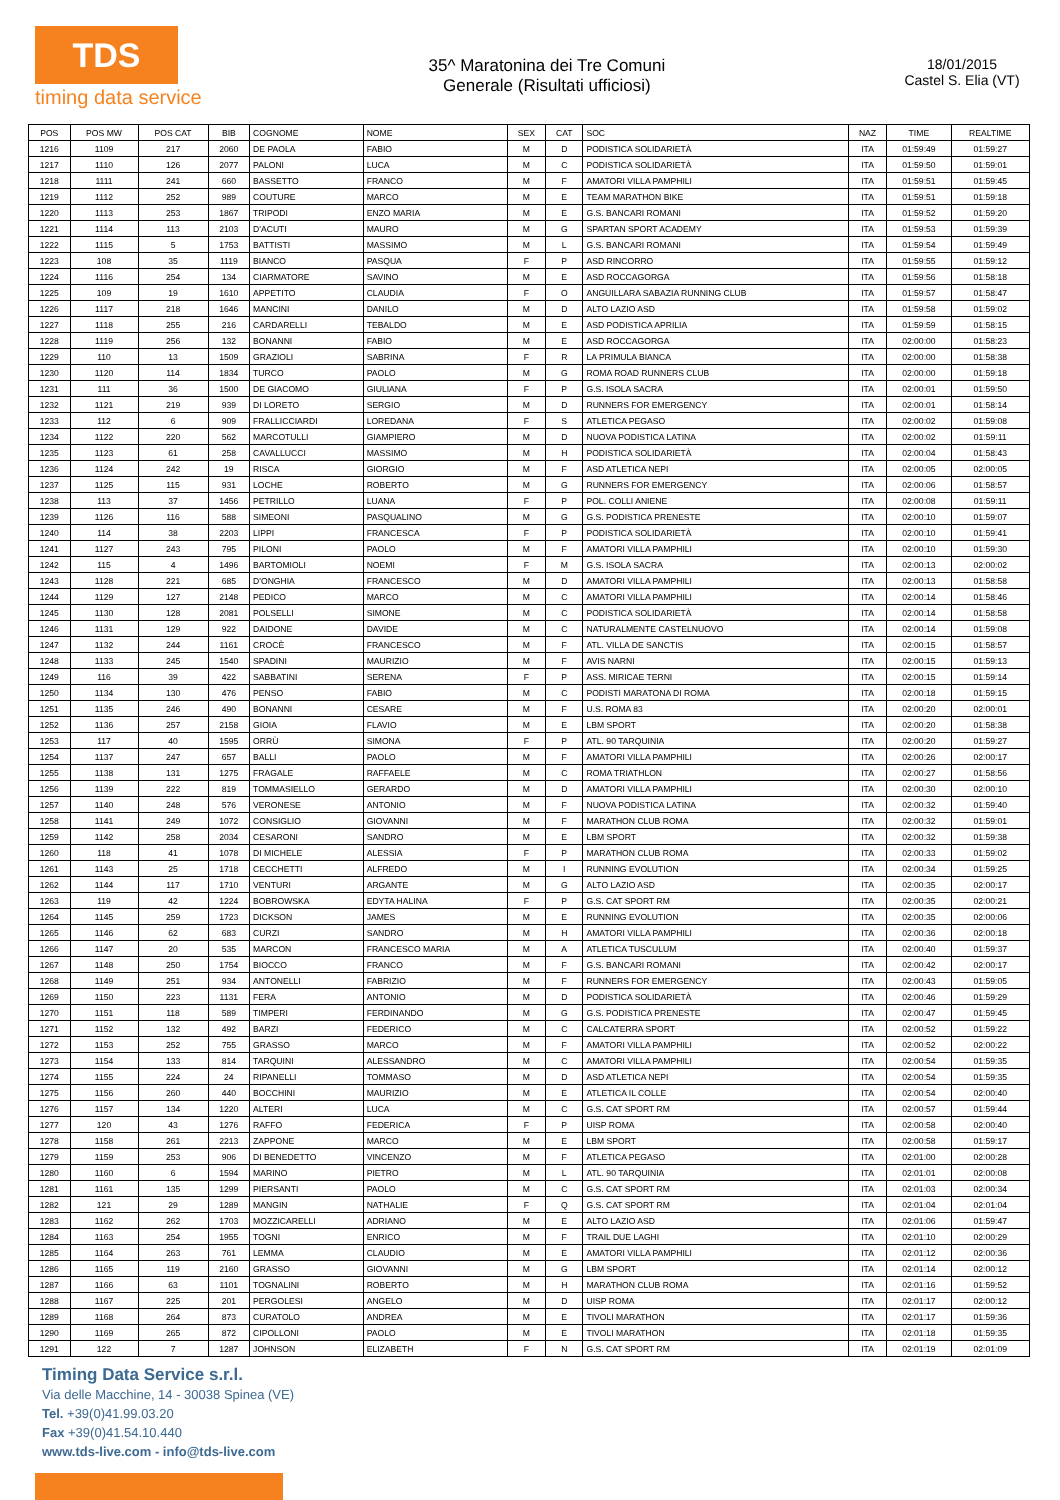TDS
timing data service
35^ Maratonina dei Tre Comuni
Generale (Risultati ufficiosi)
18/01/2015
Castel S. Elia (VT)
| POS | POS MW | POS CAT | BIB | COGNOME | NOME | SEX | CAT | SOC | NAZ | TIME | REALTIME |
| --- | --- | --- | --- | --- | --- | --- | --- | --- | --- | --- | --- |
| 1216 | 1109 | 217 | 2060 | DE PAOLA | FABIO | M | D | PODISTICA SOLIDARIETÀ | ITA | 01:59:49 | 01:59:27 |
| 1217 | 1110 | 126 | 2077 | PALONI | LUCA | M | C | PODISTICA SOLIDARIETÀ | ITA | 01:59:50 | 01:59:01 |
| 1218 | 1111 | 241 | 660 | BASSETTO | FRANCO | M | F | AMATORI VILLA PAMPHILI | ITA | 01:59:51 | 01:59:45 |
| 1219 | 1112 | 252 | 989 | COUTURE | MARCO | M | E | TEAM MARATHON BIKE | ITA | 01:59:51 | 01:59:18 |
| 1220 | 1113 | 253 | 1867 | TRIPODI | ENZO MARIA | M | E | G.S. BANCARI ROMANI | ITA | 01:59:52 | 01:59:20 |
| 1221 | 1114 | 113 | 2103 | D'ACUTI | MAURO | M | G | SPARTAN SPORT ACADEMY | ITA | 01:59:53 | 01:59:39 |
| 1222 | 1115 | 5 | 1753 | BATTISTI | MASSIMO | M | L | G.S. BANCARI ROMANI | ITA | 01:59:54 | 01:59:49 |
| 1223 | 108 | 35 | 1119 | BIANCO | PASQUA | F | P | ASD RINCORRO | ITA | 01:59:55 | 01:59:12 |
| 1224 | 1116 | 254 | 134 | CIARMATORE | SAVINO | M | E | ASD ROCCAGORGA | ITA | 01:59:56 | 01:58:18 |
| 1225 | 109 | 19 | 1610 | APPETITO | CLAUDIA | F | O | ANGUILLARA SABAZIA RUNNING CLUB | ITA | 01:59:57 | 01:58:47 |
| 1226 | 1117 | 218 | 1646 | MANCINI | DANILO | M | D | ALTO LAZIO ASD | ITA | 01:59:58 | 01:59:02 |
| 1227 | 1118 | 255 | 216 | CARDARELLI | TEBALDO | M | E | ASD PODISTICA APRILIA | ITA | 01:59:59 | 01:58:15 |
| 1228 | 1119 | 256 | 132 | BONANNI | FABIO | M | E | ASD ROCCAGORGA | ITA | 02:00:00 | 01:58:23 |
| 1229 | 110 | 13 | 1509 | GRAZIOLI | SABRINA | F | R | LA PRIMULA BIANCA | ITA | 02:00:00 | 01:58:38 |
| 1230 | 1120 | 114 | 1834 | TURCO | PAOLO | M | G | ROMA ROAD RUNNERS CLUB | ITA | 02:00:00 | 01:59:18 |
| 1231 | 111 | 36 | 1500 | DE GIACOMO | GIULIANA | F | P | G.S. ISOLA SACRA | ITA | 02:00:01 | 01:59:50 |
| 1232 | 1121 | 219 | 939 | DI LORETO | SERGIO | M | D | RUNNERS FOR EMERGENCY | ITA | 02:00:01 | 01:58:14 |
| 1233 | 112 | 6 | 909 | FRALLICCIARDI | LOREDANA | F | S | ATLETICA PEGASO | ITA | 02:00:02 | 01:59:08 |
| 1234 | 1122 | 220 | 562 | MARCOTULLI | GIAMPIERO | M | D | NUOVA PODISTICA LATINA | ITA | 02:00:02 | 01:59:11 |
| 1235 | 1123 | 61 | 258 | CAVALLUCCI | MASSIMO | M | H | PODISTICA SOLIDARIETÀ | ITA | 02:00:04 | 01:58:43 |
| 1236 | 1124 | 242 | 19 | RISCA | GIORGIO | M | F | ASD ATLETICA NEPI | ITA | 02:00:05 | 02:00:05 |
| 1237 | 1125 | 115 | 931 | LOCHE | ROBERTO | M | G | RUNNERS FOR EMERGENCY | ITA | 02:00:06 | 01:58:57 |
| 1238 | 113 | 37 | 1456 | PETRILLO | LUANA | F | P | POL. COLLI ANIENE | ITA | 02:00:08 | 01:59:11 |
| 1239 | 1126 | 116 | 588 | SIMEONI | PASQUALINO | M | G | G.S. PODISTICA PRENESTE | ITA | 02:00:10 | 01:59:07 |
| 1240 | 114 | 38 | 2203 | LIPPI | FRANCESCA | F | P | PODISTICA SOLIDARIETÀ | ITA | 02:00:10 | 01:59:41 |
| 1241 | 1127 | 243 | 795 | PILONI | PAOLO | M | F | AMATORI VILLA PAMPHILI | ITA | 02:00:10 | 01:59:30 |
| 1242 | 115 | 4 | 1496 | BARTOMIOLI | NOEMI | F | M | G.S. ISOLA SACRA | ITA | 02:00:13 | 02:00:02 |
| 1243 | 1128 | 221 | 685 | D'ONGHIA | FRANCESCO | M | D | AMATORI VILLA PAMPHILI | ITA | 02:00:13 | 01:58:58 |
| 1244 | 1129 | 127 | 2148 | PEDICO | MARCO | M | C | AMATORI VILLA PAMPHILI | ITA | 02:00:14 | 01:58:46 |
| 1245 | 1130 | 128 | 2081 | POLSELLI | SIMONE | M | C | PODISTICA SOLIDARIETÀ | ITA | 02:00:14 | 01:58:58 |
| 1246 | 1131 | 129 | 922 | DAIDONE | DAVIDE | M | C | NATURALMENTE CASTELNUOVO | ITA | 02:00:14 | 01:59:08 |
| 1247 | 1132 | 244 | 1161 | CROCÈ | FRANCESCO | M | F | ATL. VILLA DE SANCTIS | ITA | 02:00:15 | 01:58:57 |
| 1248 | 1133 | 245 | 1540 | SPADINI | MAURIZIO | M | F | AVIS NARNI | ITA | 02:00:15 | 01:59:13 |
| 1249 | 116 | 39 | 422 | SABBATINI | SERENA | F | P | ASS. MIRICAE TERNI | ITA | 02:00:15 | 01:59:14 |
| 1250 | 1134 | 130 | 476 | PENSO | FABIO | M | C | PODISTI MARATONA DI ROMA | ITA | 02:00:18 | 01:59:15 |
| 1251 | 1135 | 246 | 490 | BONANNI | CESARE | M | F | U.S. ROMA 83 | ITA | 02:00:20 | 02:00:01 |
| 1252 | 1136 | 257 | 2158 | GIOIA | FLAVIO | M | E | LBM SPORT | ITA | 02:00:20 | 01:58:38 |
| 1253 | 117 | 40 | 1595 | ORRÙ | SIMONA | F | P | ATL. 90 TARQUINIA | ITA | 02:00:20 | 01:59:27 |
| 1254 | 1137 | 247 | 657 | BALLI | PAOLO | M | F | AMATORI VILLA PAMPHILI | ITA | 02:00:26 | 02:00:17 |
| 1255 | 1138 | 131 | 1275 | FRAGALE | RAFFAELE | M | C | ROMA TRIATHLON | ITA | 02:00:27 | 01:58:56 |
| 1256 | 1139 | 222 | 819 | TOMMASIELLO | GERARDO | M | D | AMATORI VILLA PAMPHILI | ITA | 02:00:30 | 02:00:10 |
| 1257 | 1140 | 248 | 576 | VERONESE | ANTONIO | M | F | NUOVA PODISTICA LATINA | ITA | 02:00:32 | 01:59:40 |
| 1258 | 1141 | 249 | 1072 | CONSIGLIO | GIOVANNI | M | F | MARATHON CLUB ROMA | ITA | 02:00:32 | 01:59:01 |
| 1259 | 1142 | 258 | 2034 | CESARONI | SANDRO | M | E | LBM SPORT | ITA | 02:00:32 | 01:59:38 |
| 1260 | 118 | 41 | 1078 | DI MICHELE | ALESSIA | F | P | MARATHON CLUB ROMA | ITA | 02:00:33 | 01:59:02 |
| 1261 | 1143 | 25 | 1718 | CECCHETTI | ALFREDO | M | I | RUNNING EVOLUTION | ITA | 02:00:34 | 01:59:25 |
| 1262 | 1144 | 117 | 1710 | VENTURI | ARGANTE | M | G | ALTO LAZIO ASD | ITA | 02:00:35 | 02:00:17 |
| 1263 | 119 | 42 | 1224 | BOBROWSKA | EDYTA HALINA | F | P | G.S. CAT SPORT RM | ITA | 02:00:35 | 02:00:21 |
| 1264 | 1145 | 259 | 1723 | DICKSON | JAMES | M | E | RUNNING EVOLUTION | ITA | 02:00:35 | 02:00:06 |
| 1265 | 1146 | 62 | 683 | CURZI | SANDRO | M | H | AMATORI VILLA PAMPHILI | ITA | 02:00:36 | 02:00:18 |
| 1266 | 1147 | 20 | 535 | MARCON | FRANCESCO MARIA | M | A | ATLETICA TUSCULUM | ITA | 02:00:40 | 01:59:37 |
| 1267 | 1148 | 250 | 1754 | BIOCCO | FRANCO | M | F | G.S. BANCARI ROMANI | ITA | 02:00:42 | 02:00:17 |
| 1268 | 1149 | 251 | 934 | ANTONELLI | FABRIZIO | M | F | RUNNERS FOR EMERGENCY | ITA | 02:00:43 | 01:59:05 |
| 1269 | 1150 | 223 | 1131 | FERA | ANTONIO | M | D | PODISTICA SOLIDARIETÀ | ITA | 02:00:46 | 01:59:29 |
| 1270 | 1151 | 118 | 589 | TIMPERI | FERDINANDO | M | G | G.S. PODISTICA PRENESTE | ITA | 02:00:47 | 01:59:45 |
| 1271 | 1152 | 132 | 492 | BARZI | FEDERICO | M | C | CALCATERRA SPORT | ITA | 02:00:52 | 01:59:22 |
| 1272 | 1153 | 252 | 755 | GRASSO | MARCO | M | F | AMATORI VILLA PAMPHILI | ITA | 02:00:52 | 02:00:22 |
| 1273 | 1154 | 133 | 814 | TARQUINI | ALESSANDRO | M | C | AMATORI VILLA PAMPHILI | ITA | 02:00:54 | 01:59:35 |
| 1274 | 1155 | 224 | 24 | RIPANELLI | TOMMASO | M | D | ASD ATLETICA NEPI | ITA | 02:00:54 | 01:59:35 |
| 1275 | 1156 | 260 | 440 | BOCCHINI | MAURIZIO | M | E | ATLETICA IL COLLE | ITA | 02:00:54 | 02:00:40 |
| 1276 | 1157 | 134 | 1220 | ALTERI | LUCA | M | C | G.S. CAT SPORT RM | ITA | 02:00:57 | 01:59:44 |
| 1277 | 120 | 43 | 1276 | RAFFO | FEDERICA | F | P | UISP ROMA | ITA | 02:00:58 | 02:00:40 |
| 1278 | 1158 | 261 | 2213 | ZAPPONE | MARCO | M | E | LBM SPORT | ITA | 02:00:58 | 01:59:17 |
| 1279 | 1159 | 253 | 906 | DI BENEDETTO | VINCENZO | M | F | ATLETICA PEGASO | ITA | 02:01:00 | 02:00:28 |
| 1280 | 1160 | 6 | 1594 | MARINO | PIETRO | M | L | ATL. 90 TARQUINIA | ITA | 02:01:01 | 02:00:08 |
| 1281 | 1161 | 135 | 1299 | PIERSANTI | PAOLO | M | C | G.S. CAT SPORT RM | ITA | 02:01:03 | 02:00:34 |
| 1282 | 121 | 29 | 1289 | MANGIN | NATHALIE | F | Q | G.S. CAT SPORT RM | ITA | 02:01:04 | 02:01:04 |
| 1283 | 1162 | 262 | 1703 | MOZZICARELLI | ADRIANO | M | E | ALTO LAZIO ASD | ITA | 02:01:06 | 01:59:47 |
| 1284 | 1163 | 254 | 1955 | TOGNI | ENRICO | M | F | TRAIL DUE LAGHI | ITA | 02:01:10 | 02:00:29 |
| 1285 | 1164 | 263 | 761 | LEMMA | CLAUDIO | M | E | AMATORI VILLA PAMPHILI | ITA | 02:01:12 | 02:00:36 |
| 1286 | 1165 | 119 | 2160 | GRASSO | GIOVANNI | M | G | LBM SPORT | ITA | 02:01:14 | 02:00:12 |
| 1287 | 1166 | 63 | 1101 | TOGNALINI | ROBERTO | M | H | MARATHON CLUB ROMA | ITA | 02:01:16 | 01:59:52 |
| 1288 | 1167 | 225 | 201 | PERGOLESI | ANGELO | M | D | UISP ROMA | ITA | 02:01:17 | 02:00:12 |
| 1289 | 1168 | 264 | 873 | CURATOLO | ANDREA | M | E | TIVOLI MARATHON | ITA | 02:01:17 | 01:59:36 |
| 1290 | 1169 | 265 | 872 | CIPOLLONI | PAOLO | M | E | TIVOLI MARATHON | ITA | 02:01:18 | 01:59:35 |
| 1291 | 122 | 7 | 1287 | JOHNSON | ELIZABETH | F | N | G.S. CAT SPORT RM | ITA | 02:01:19 | 02:01:09 |
Timing Data Service s.r.l.
Via delle Macchine, 14 - 30038 Spinea (VE)
Tel. +39(0)41.99.03.20
Fax +39(0)41.54.10.440
www.tds-live.com - info@tds-live.com